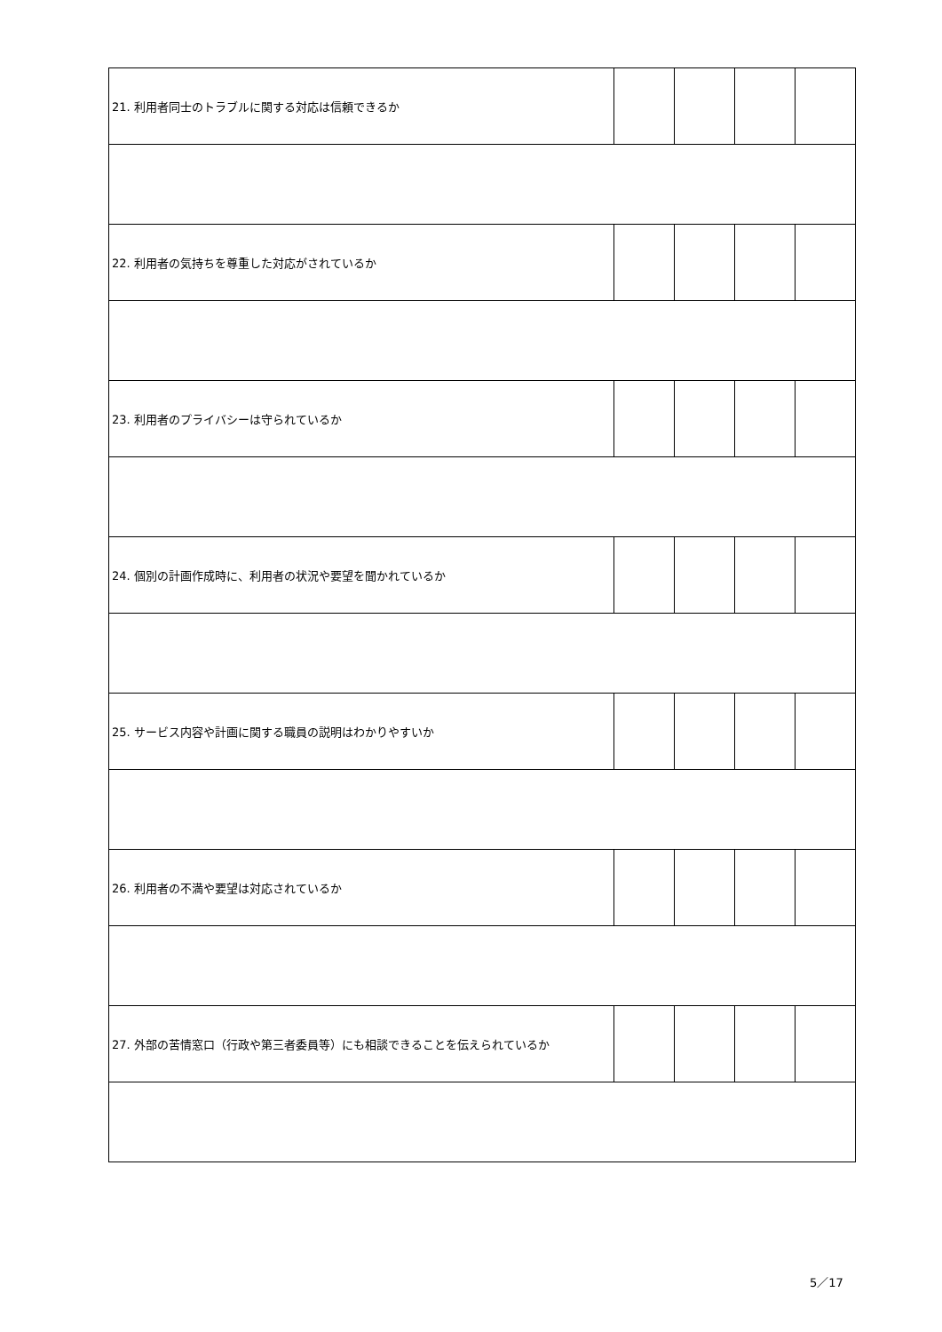| 21. 利用者同士のトラブルに関する対応は信頼できるか | | | | |
| 22. 利用者の気持ちを尊重した対応がされているか | | | | |
| 23. 利用者のプライバシーは守られているか | | | | |
| 24. 個別の計画作成時に、利用者の状況や要望を聞かれているか | | | | |
| 25. サービス内容や計画に関する職員の説明はわかりやすいか | | | | |
| 26. 利用者の不満や要望は対応されているか | | | | |
| 27. 外部の苦情窓口（行政や第三者委員等）にも相談できることを伝えられているか | | | | |
5／17